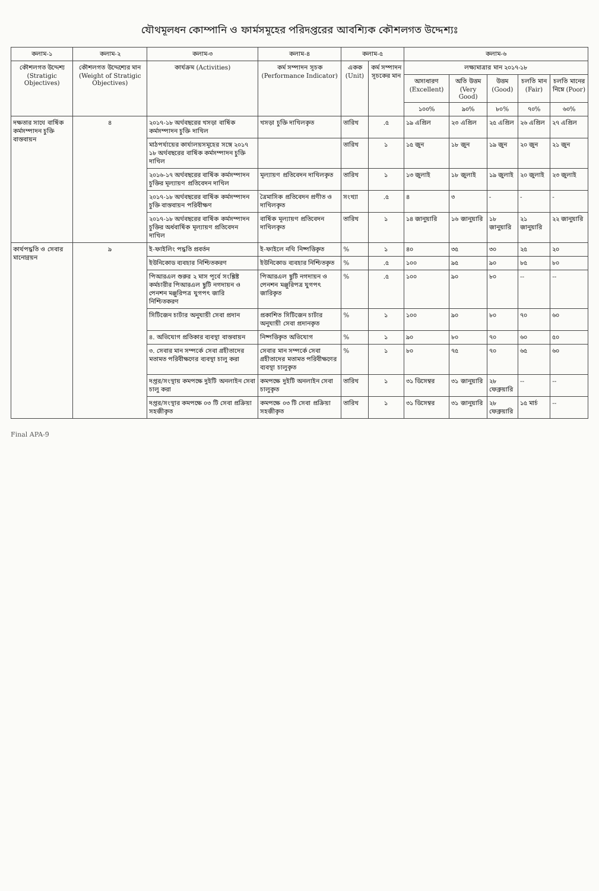যৌথমূলধন কোম্পানি ও ফার্মসমূহের পরিদপ্তরের আবশ্যিক কৌশলগত উদ্দেশ্যঃ
| কলাম-১ | কলাম-২ | কলাম-৩ | কলাম-৪ | কলাম-৫ | | কলাম-৬ | | | | |
| --- | --- | --- | --- | --- | --- | --- | --- | --- | --- | --- |
| কৌশলগত উদ্দেশ্য (Stratigic Objectives) | কৌশলগত উদ্দেশ্যের মান (Weight of Stratigic Objectives) | কার্যক্রম (Activities) | কর্ম সম্পাদন সূচক (Performance Indicator) | একক (Unit) | কর্ম সম্পাদন সূচকের মান | লক্ষ্যমাত্রার মান ২০১৭-১৮ | | | | |
| | | | | | | অসাধারণ (Excellent) | অতি উত্তম (Very Good) | উত্তম (Good) | চলতি মান (Fair) | চলতি মানের নিম্নে (Poor) |
| | | | | | | ১০০% | ৯০% | ৮০% | ৭০% | ৬০% |
| দক্ষতার সাথে বার্ষিক কর্মসম্পাদন চুক্তি বাস্তবায়ন | ৪ | ২০১৭-১৮ অর্থবছরের খসড়া বার্ষিক কর্মসম্পাদন চুক্তি দাখিল | খসড়া চুক্তি দাখিলকৃত | তারিখ | .৫ | ১৯ এপ্রিল | ২৩ এপ্রিল | ২৫ এপ্রিল | ২৬ এপ্রিল | ২৭ এপ্রিল |
| | | মাঠপর্যায়ের কার্যালয়সমূহের সঙ্গে ২০১৭ ১৮ অর্থবছরের বার্ষিক কর্মসম্পাদন চুক্তি দাখিল | | তারিখ | ১ | ১৫ জুন | ১৮ জুন | ১৯ জুন | ২০ জুন | ২১ জুন |
| | | ২০১৬-১৭ অর্থবছরের বার্ষিক কর্মসম্পাদন চুক্তির মূল্যায়ণ প্রতিবেদন দাখিল | মূল্যায়ণ প্রতিবেদন দাখিলকৃত | তারিখ | ১ | ১৩ জুলাই | ১৮ জুলাই | ১৯ জুলাই | ২০ জুলাই | ২৩ জুলাই |
| | | ২০১৭-১৮ অর্থবছরের বার্ষিক কর্মসম্পাদন চুক্তি বাস্তবায়ন পরিবীক্ষণ | ত্রৈমাসিক প্রতিবেদন প্রণীত ও দাখিলকৃত | সংখ্যা | .৫ | ৪ | ৩ | - | - | - |
| | | ২০১৭-১৮ অর্থবছরের বার্ষিক কর্মসম্পাদন চুক্তির অর্ধবার্ষিক মূল্যায়ণ প্রতিবেদন দাখিল | বার্ষিক মূল্যায়ণ প্রতিবেদন দাখিলকৃত | তারিখ | ১ | ১৪ জানুয়ারি | ১৬ জানুয়ারি | ১৮ জানুয়ারি | ২১ জানুয়ারি | ২২ জানুয়ারি |
| কার্যপদ্ধতি ও সেবার মানোন্নয়ন | ৯ | ই-ফাইলিং পদ্ধতি প্রবর্তন | ই-ফাইলে নথি নিষ্পত্তিকৃত | % | ১ | ৪০ | ৩৫ | ৩০ | ২৫ | ২০ |
| | | ইউনিকোড ব্যবহার নিশ্চিতকরণ | ইউনিকোড ব্যবহার নিশ্চিতকৃত | % | .৫ | ১০০ | ৯৫ | ৯০ | ৮৫ | ৮০ |
| | | পিআরএল শুরুর ২ মাস পূর্বে সংশ্লিষ্ট কর্মচারীর পিআরএল ছুটি নগদায়ন ও পেনশন মঞ্জুরিপত্র যুগপৎ জারি নিশ্চিতকরণ | পিআরএল ছুটি নগদায়ন ও পেনশন মঞ্জুরিপত্র যুগপৎ জারিকৃত | % | .৫ | ১০০ | ৯০ | ৮০ | -- | -- |
| | | সিটিজেন চার্টার অনুযায়ী সেবা প্রদান | প্রকাশিত সিটিজেন চার্টার অনুযায়ী সেবা প্রদানকৃত | % | ১ | ১০০ | ৯০ | ৮০ | ৭০ | ৬০ |
| | | ৪. অভিযোগ প্রতিকার ব্যবস্থা বাস্তবায়ন | নিষ্পত্তিকৃত অভিযোগ | % | ১ | ৯০ | ৮০ | ৭০ | ৬০ | ৫০ |
| | | ৩. সেবার মান সম্পর্কে সেবা গ্রহীতাদের মতামত পরিবীক্ষণের ব্যবস্থা চালু করা | সেবার মান সম্পর্কে সেবা গ্রহীতাদের মতামত পরিবীক্ষণের ব্যবস্থা চালুকৃত | % | ১ | ৮০ | ৭৫ | ৭০ | ৬৫ | ৬০ |
| | | দপ্তর/সংস্থায় কমপক্ষে দুইটি অনলাইন সেবা চালু করা | কমপক্ষে দুইটি অনলাইন সেবা চালুকৃত | তারিখ | ১ | ৩১ ডিসেম্বর | ৩১ জানুয়ারি | ২৮ ফেব্রুয়ারি | -- | -- |
| | | দপ্তর/সংস্থার কমপক্ষে ০৩ টি সেবা প্রক্রিয়া সহজীকৃত | কমপক্ষে ০৩ টি সেবা প্রক্রিয়া সহজীকৃত | তারিখ | ১ | ৩১ ডিসেম্বর | ৩১ জানুয়ারি | ২৮ ফেব্রুয়ারি | ১৫ মার্চ | -- |
Final APA-9